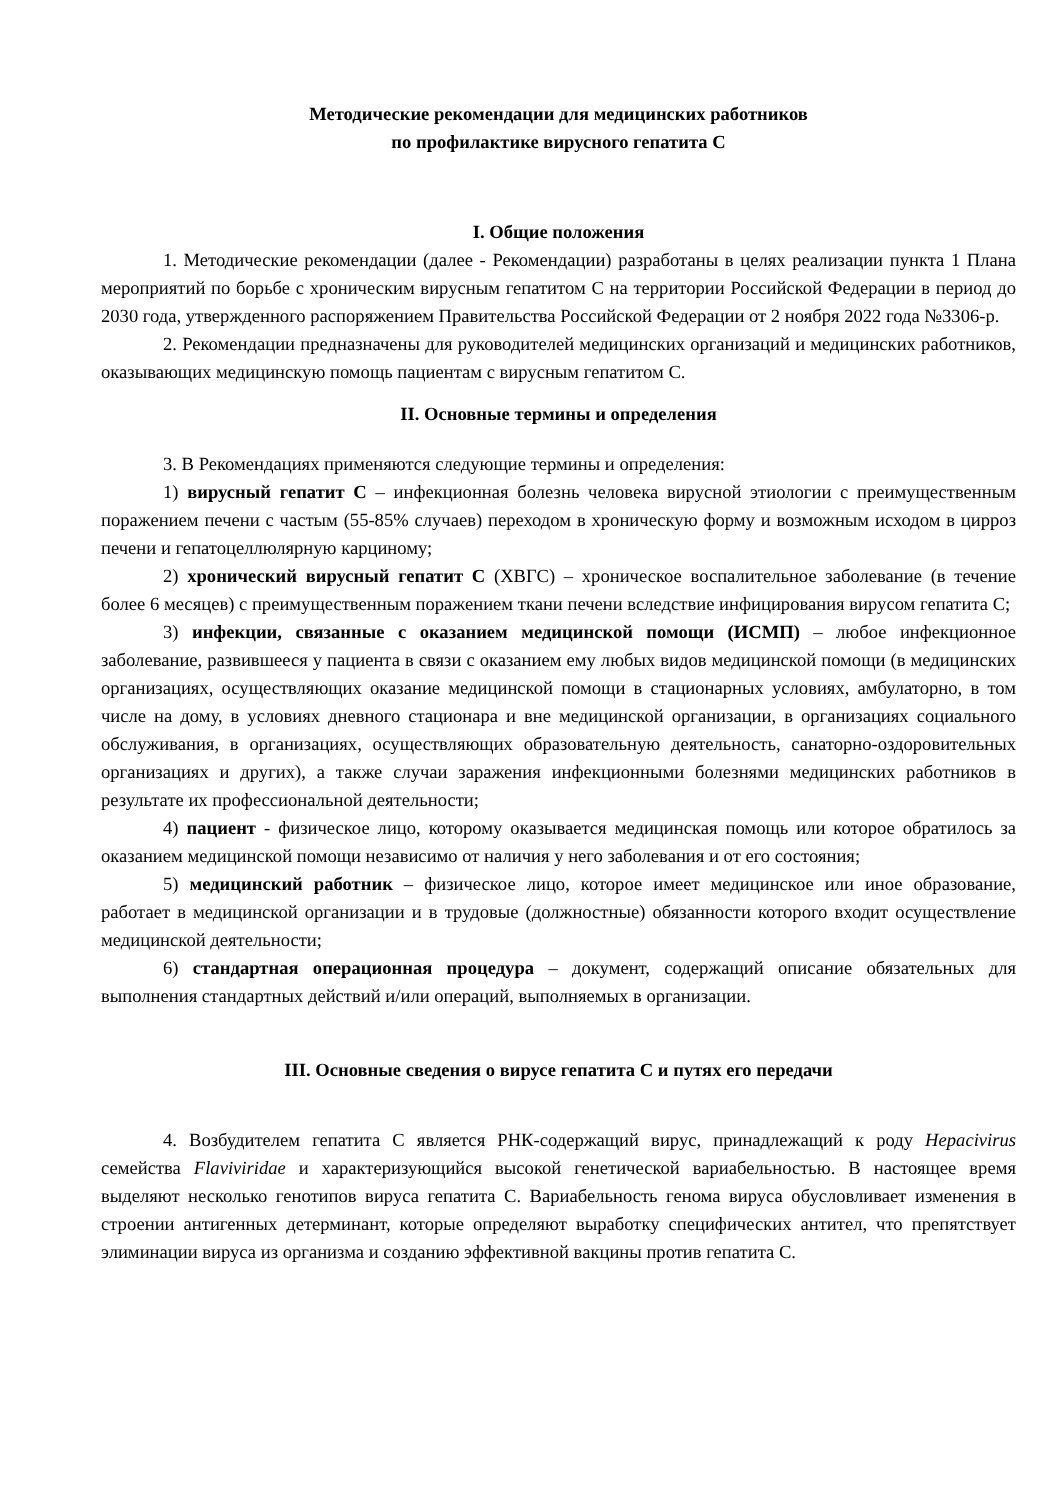Методические рекомендации для медицинских работников
по профилактике вирусного гепатита С
I. Общие положения
1. Методические рекомендации (далее - Рекомендации) разработаны в целях реализации пункта 1 Плана мероприятий по борьбе с хроническим вирусным гепатитом С на территории Российской Федерации в период до 2030 года, утвержденного распоряжением Правительства Российской Федерации от 2 ноября 2022 года №3306-р.
2. Рекомендации предназначены для руководителей медицинских организаций и медицинских работников, оказывающих медицинскую помощь пациентам с вирусным гепатитом С.
II. Основные термины и определения
3. В Рекомендациях применяются следующие термины и определения:
1) вирусный гепатит С – инфекционная болезнь человека вирусной этиологии с преимущественным поражением печени с частым (55-85% случаев) переходом в хроническую форму и возможным исходом в цирроз печени и гепатоцеллюлярную карциному;
2) хронический вирусный гепатит С (ХВГС) – хроническое воспалительное заболевание (в течение более 6 месяцев) с преимущественным поражением ткани печени вследствие инфицирования вирусом гепатита С;
3) инфекции, связанные с оказанием медицинской помощи (ИСМП) – любое инфекционное заболевание, развившееся у пациента в связи с оказанием ему любых видов медицинской помощи (в медицинских организациях, осуществляющих оказание медицинской помощи в стационарных условиях, амбулаторно, в том числе на дому, в условиях дневного стационара и вне медицинской организации, в организациях социального обслуживания, в организациях, осуществляющих образовательную деятельность, санаторно-оздоровительных организациях и других), а также случаи заражения инфекционными болезнями медицинских работников в результате их профессиональной деятельности;
4) пациент - физическое лицо, которому оказывается медицинская помощь или которое обратилось за оказанием медицинской помощи независимо от наличия у него заболевания и от его состояния;
5) медицинский работник – физическое лицо, которое имеет медицинское или иное образование, работает в медицинской организации и в трудовые (должностные) обязанности которого входит осуществление медицинской деятельности;
6) стандартная операционная процедура – документ, содержащий описание обязательных для выполнения стандартных действий и/или операций, выполняемых в организации.
III. Основные сведения о вирусе гепатита С и путях его передачи
4. Возбудителем гепатита С является РНК-содержащий вирус, принадлежащий к роду Hepacivirus семейства Flaviviridae и характеризующийся высокой генетической вариабельностью. В настоящее время выделяют несколько генотипов вируса гепатита С. Вариабельность генома вируса обусловливает изменения в строении антигенных детерминант, которые определяют выработку специфических антител, что препятствует элиминации вируса из организма и созданию эффективной вакцины против гепатита С.